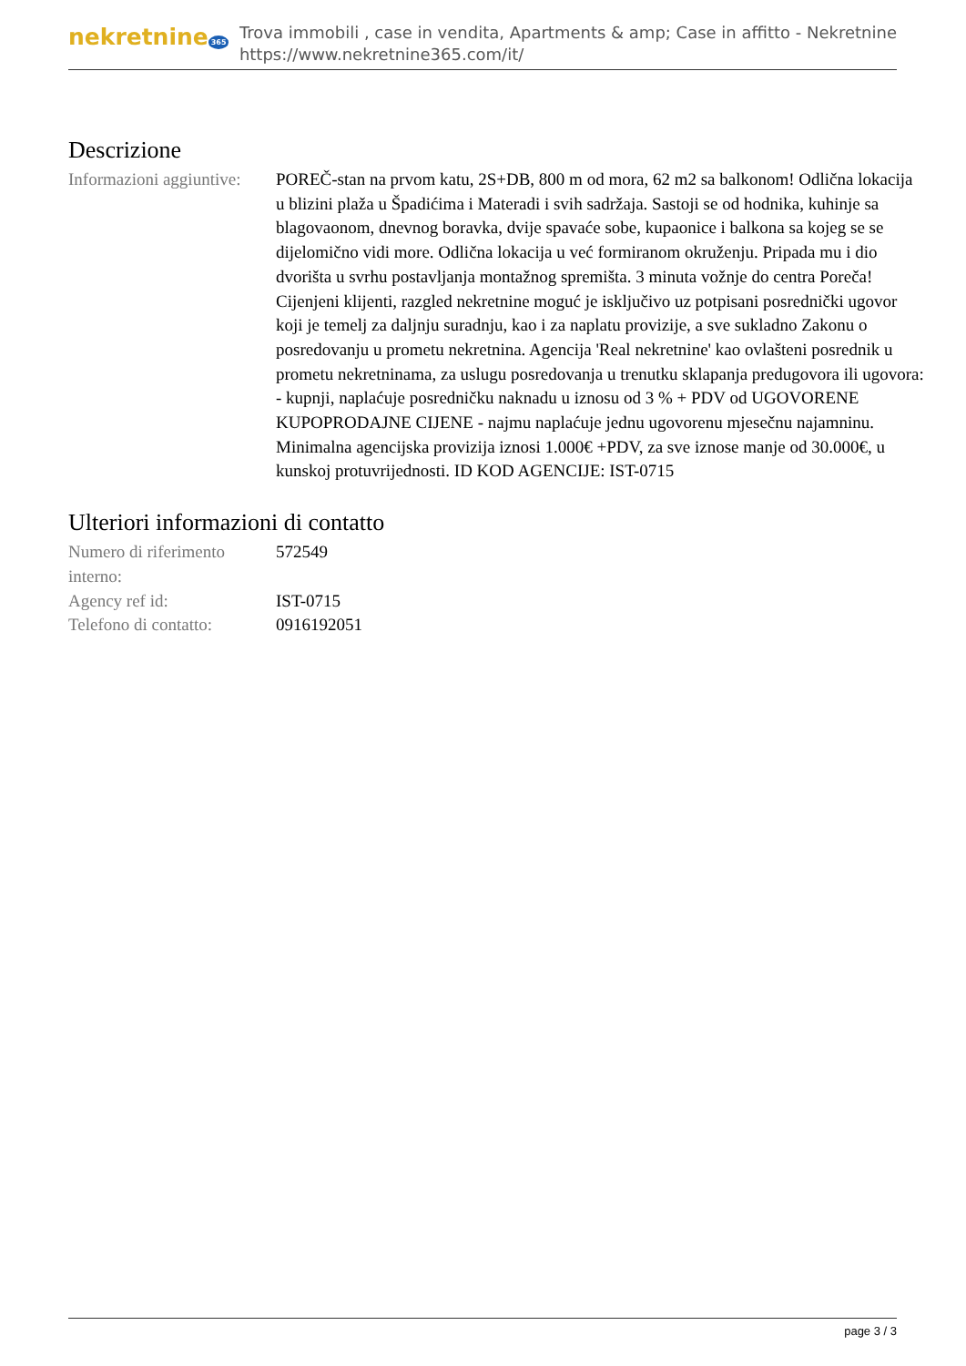nekretnine 365
Trova immobili , case in vendita, Apartments & amp; Case in affitto - Nekretnine
https://www.nekretnine365.com/it/
Descrizione
| Informazioni aggiuntive: | POREČ-stan na prvom katu, 2S+DB, 800 m od mora, 62 m2 sa balkonom! Odlična lokacija u blizini plaža u Špadićima i Materadi i svih sadržaja. Sastoji se od hodnika, kuhinje sa blagovaonom, dnevnog boravka, dvije spavaće sobe, kupaonice i balkona sa kojeg se se dijelomično vidi more. Odlična lokacija u već formiranom okruženju. Pripada mu i dio dvorišta u svrhu postavljanja montažnog spremišta. 3 minuta vožnje do centra Poreča! Cijenjeni klijenti, razgled nekretnine moguć je isključivo uz potpisani posrednički ugovor koji je temelj za daljnju suradnju, kao i za naplatu provizije, a sve sukladno Zakonu o posredovanju u prometu nekretnina. Agencija 'Real nekretnine' kao ovlašteni posrednik u prometu nekretninama, za uslugu posredovanja u trenutku sklapanja predugovora ili ugovora: - kupnji, naplaćuje posredničku naknadu u iznosu od 3 % + PDV od UGOVORENE KUPOPRODAJNE CIJENE - najmu naplaćuje jednu ugovorenu mjesečnu najamninu. Minimalna agencijska provizija iznosi 1.000€ +PDV, za sve iznose manje od 30.000€, u kunskoj protuvrijednosti. ID KOD AGENCIJE: IST-0715 |
Ulteriori informazioni di contatto
| Numero di riferimento interno: | 572549 |
| Agency ref id: | IST-0715 |
| Telefono di contatto: | 0916192051 |
page 3 / 3